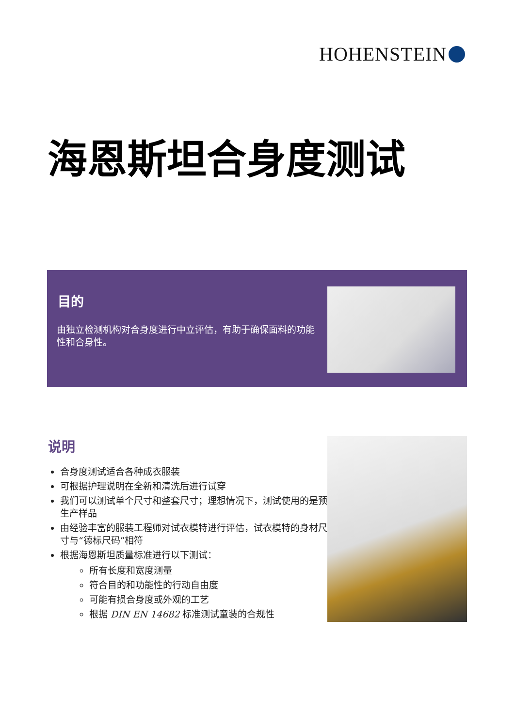HOHENSTEIN
海恩斯坦合身度测试
目的
由独立检测机构对合身度进行中立评估，有助于确保面料的功能性和合身性。
说明
合身度测试适合各种成衣服装
可根据护理说明在全新和清洗后进行试穿
我们可以测试单个尺寸和整套尺寸；理想情况下，测试使用的是预生产样品
由经验丰富的服装工程师对试衣模特进行评估，试衣模特的身材尺寸与“德标尺码”相符
根据海恩斯坦质量标准进行以下测试：
所有长度和宽度测量
符合目的和功能性的行动自由度
可能有损合身度或外观的工艺
根据 DIN EN 14682 标准测试童装的合规性